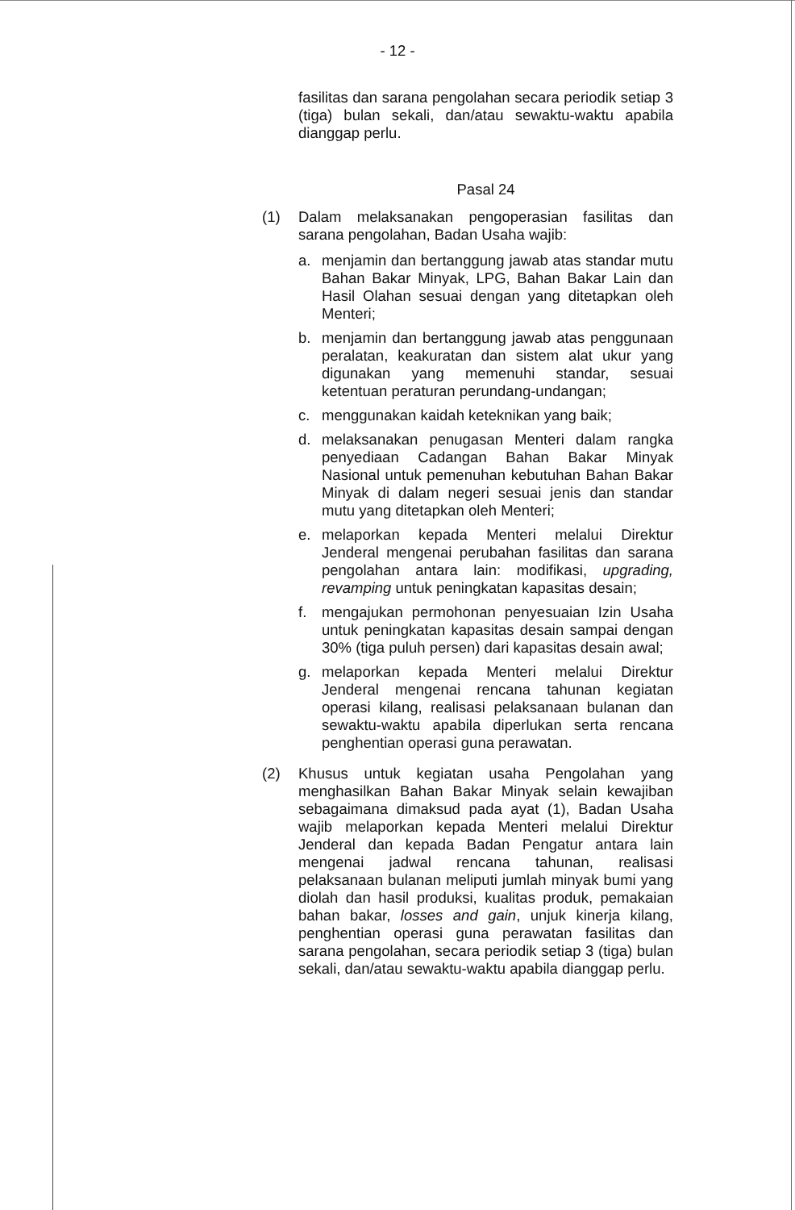- 12 -
fasilitas dan sarana pengolahan secara periodik setiap 3 (tiga) bulan sekali, dan/atau sewaktu-waktu apabila dianggap perlu.
Pasal 24
(1) Dalam melaksanakan pengoperasian fasilitas dan sarana pengolahan, Badan Usaha wajib:
a. menjamin dan bertanggung jawab atas standar mutu Bahan Bakar Minyak, LPG, Bahan Bakar Lain dan Hasil Olahan sesuai dengan yang ditetapkan oleh Menteri;
b. menjamin dan bertanggung jawab atas penggunaan peralatan, keakuratan dan sistem alat ukur yang digunakan yang memenuhi standar, sesuai ketentuan peraturan perundang-undangan;
c. menggunakan kaidah keteknikan yang baik;
d. melaksanakan penugasan Menteri dalam rangka penyediaan Cadangan Bahan Bakar Minyak Nasional untuk pemenuhan kebutuhan Bahan Bakar Minyak di dalam negeri sesuai jenis dan standar mutu yang ditetapkan oleh Menteri;
e. melaporkan kepada Menteri melalui Direktur Jenderal mengenai perubahan fasilitas dan sarana pengolahan antara lain: modifikasi, upgrading, revamping untuk peningkatan kapasitas desain;
f. mengajukan permohonan penyesuaian Izin Usaha untuk peningkatan kapasitas desain sampai dengan 30% (tiga puluh persen) dari kapasitas desain awal;
g. melaporkan kepada Menteri melalui Direktur Jenderal mengenai rencana tahunan kegiatan operasi kilang, realisasi pelaksanaan bulanan dan sewaktu-waktu apabila diperlukan serta rencana penghentian operasi guna perawatan.
(2) Khusus untuk kegiatan usaha Pengolahan yang menghasilkan Bahan Bakar Minyak selain kewajiban sebagaimana dimaksud pada ayat (1), Badan Usaha wajib melaporkan kepada Menteri melalui Direktur Jenderal dan kepada Badan Pengatur antara lain mengenai jadwal rencana tahunan, realisasi pelaksanaan bulanan meliputi jumlah minyak bumi yang diolah dan hasil produksi, kualitas produk, pemakaian bahan bakar, losses and gain, unjuk kinerja kilang, penghentian operasi guna perawatan fasilitas dan sarana pengolahan, secara periodik setiap 3 (tiga) bulan sekali, dan/atau sewaktu-waktu apabila dianggap perlu.